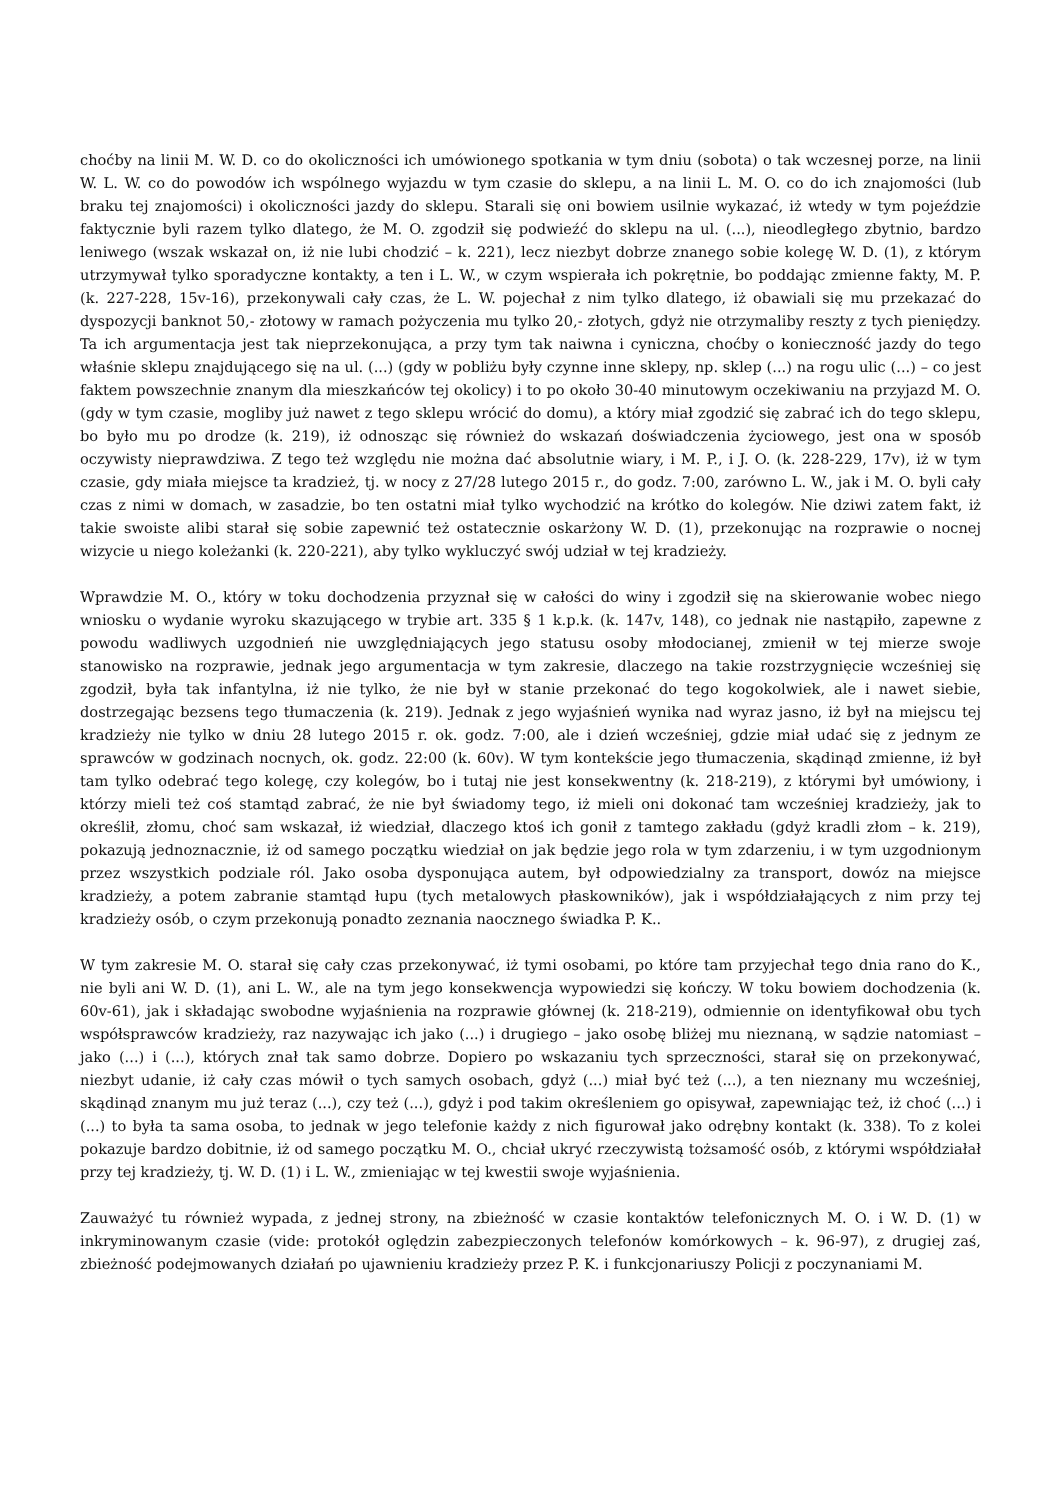choćby na linii M. W. D. co do okoliczności ich umówionego spotkania w tym dniu (sobota) o tak wczesnej porze, na linii W. L. W. co do powodów ich wspólnego wyjazdu w tym czasie do sklepu, a na linii L. M. O. co do ich znajomości (lub braku tej znajomości) i okoliczności jazdy do sklepu. Starali się oni bowiem usilnie wykazać, iż wtedy w tym pojeździe faktycznie byli razem tylko dlatego, że M. O. zgodził się podwieźć do sklepu na ul. (...), nieodległego zbytnio, bardzo leniwego (wszak wskazał on, iż nie lubi chodzić – k. 221), lecz niezbyt dobrze znanego sobie kolegę W. D. (1), z którym utrzymywał tylko sporadyczne kontakty, a ten i L. W., w czym wspierała ich pokrętnie, bo poddając zmienne fakty, M. P. (k. 227-228, 15v-16), przekonywali cały czas, że L. W. pojechał z nim tylko dlatego, iż obawiali się mu przekazać do dyspozycji banknot 50,- złotowy w ramach pożyczenia mu tylko 20,- złotych, gdyż nie otrzymaliby reszty z tych pieniędzy. Ta ich argumentacja jest tak nieprzekonująca, a przy tym tak naiwna i cyniczna, choćby o konieczność jazdy do tego właśnie sklepu znajdującego się na ul. (...) (gdy w pobliżu były czynne inne sklepy, np. sklep (...) na rogu ulic (...) – co jest faktem powszechnie znanym dla mieszkańców tej okolicy) i to po około 30-40 minutowym oczekiwaniu na przyjazd M. O. (gdy w tym czasie, mogliby już nawet z tego sklepu wrócić do domu), a który miał zgodzić się zabrać ich do tego sklepu, bo było mu po drodze (k. 219), iż odnosząc się również do wskazań doświadczenia życiowego, jest ona w sposób oczywisty nieprawdziwa. Z tego też względu nie można dać absolutnie wiary, i M. P., i J. O. (k. 228-229, 17v), iż w tym czasie, gdy miała miejsce ta kradzież, tj. w nocy z 27/28 lutego 2015 r., do godz. 7:00, zarówno L. W., jak i M. O. byli cały czas z nimi w domach, w zasadzie, bo ten ostatni miał tylko wychodzić na krótko do kolegów. Nie dziwi zatem fakt, iż takie swoiste alibi starał się sobie zapewnić też ostatecznie oskarżony W. D. (1), przekonując na rozprawie o nocnej wizycie u niego koleżanki (k. 220-221), aby tylko wykluczyć swój udział w tej kradzieży.
Wprawdzie M. O., który w toku dochodzenia przyznał się w całości do winy i zgodził się na skierowanie wobec niego wniosku o wydanie wyroku skazującego w trybie art. 335 § 1 k.p.k. (k. 147v, 148), co jednak nie nastąpiło, zapewne z powodu wadliwych uzgodnień nie uwzględniających jego statusu osoby młodocianej, zmienił w tej mierze swoje stanowisko na rozprawie, jednak jego argumentacja w tym zakresie, dlaczego na takie rozstrzygnięcie wcześniej się zgodził, była tak infantylna, iż nie tylko, że nie był w stanie przekonać do tego kogokolwiek, ale i nawet siebie, dostrzegając bezsens tego tłumaczenia (k. 219). Jednak z jego wyjaśnień wynika nad wyraz jasno, iż był na miejscu tej kradzieży nie tylko w dniu 28 lutego 2015 r. ok. godz. 7:00, ale i dzień wcześniej, gdzie miał udać się z jednym ze sprawców w godzinach nocnych, ok. godz. 22:00 (k. 60v). W tym kontekście jego tłumaczenia, skądinąd zmienne, iż był tam tylko odebrać tego kolegę, czy kolegów, bo i tutaj nie jest konsekwentny (k. 218-219), z którymi był umówiony, i którzy mieli też coś stamtąd zabrać, że nie był świadomy tego, iż mieli oni dokonać tam wcześniej kradzieży, jak to określił, złomu, choć sam wskazał, iż wiedział, dlaczego ktoś ich gonił z tamtego zakładu (gdyż kradli złom – k. 219), pokazują jednoznacznie, iż od samego początku wiedział on jak będzie jego rola w tym zdarzeniu, i w tym uzgodnionym przez wszystkich podziale ról. Jako osoba dysponująca autem, był odpowiedzialny za transport, dowóz na miejsce kradzieży, a potem zabranie stamtąd łupu (tych metalowych płaskowników), jak i współdziałających z nim przy tej kradzieży osób, o czym przekonują ponadto zeznania naocznego świadka P. K..
W tym zakresie M. O. starał się cały czas przekonywać, iż tymi osobami, po które tam przyjechał tego dnia rano do K., nie byli ani W. D. (1), ani L. W., ale na tym jego konsekwencja wypowiedzi się kończy. W toku bowiem dochodzenia (k. 60v-61), jak i składając swobodne wyjaśnienia na rozprawie głównej (k. 218-219), odmiennie on identyfikował obu tych współsprawców kradzieży, raz nazywając ich jako (...) i drugiego – jako osobę bliżej mu nieznaną, w sądzie natomiast – jako (...) i (...), których znał tak samo dobrze. Dopiero po wskazaniu tych sprzeczności, starał się on przekonywać, niezbyt udanie, iż cały czas mówił o tych samych osobach, gdyż (...) miał być też (...), a ten nieznany mu wcześniej, skądinąd znanym mu już teraz (...), czy też (...), gdyż i pod takim określeniem go opisywał, zapewniając też, iż choć (...) i (...) to była ta sama osoba, to jednak w jego telefonie każdy z nich figurował jako odrębny kontakt (k. 338). To z kolei pokazuje bardzo dobitnie, iż od samego początku M. O., chciał ukryć rzeczywistą tożsamość osób, z którymi współdziałał przy tej kradzieży, tj. W. D. (1) i L. W., zmieniając w tej kwestii swoje wyjaśnienia.
Zauważyć tu również wypada, z jednej strony, na zbieżność w czasie kontaktów telefonicznych M. O. i W. D. (1) w inkryminowanym czasie (vide: protokół oględzin zabezpieczonych telefonów komórkowych – k. 96-97), z drugiej zaś, zbieżność podejmowanych działań po ujawnieniu kradzieży przez P. K. i funkcjonariuszy Policji z poczynaniami M.